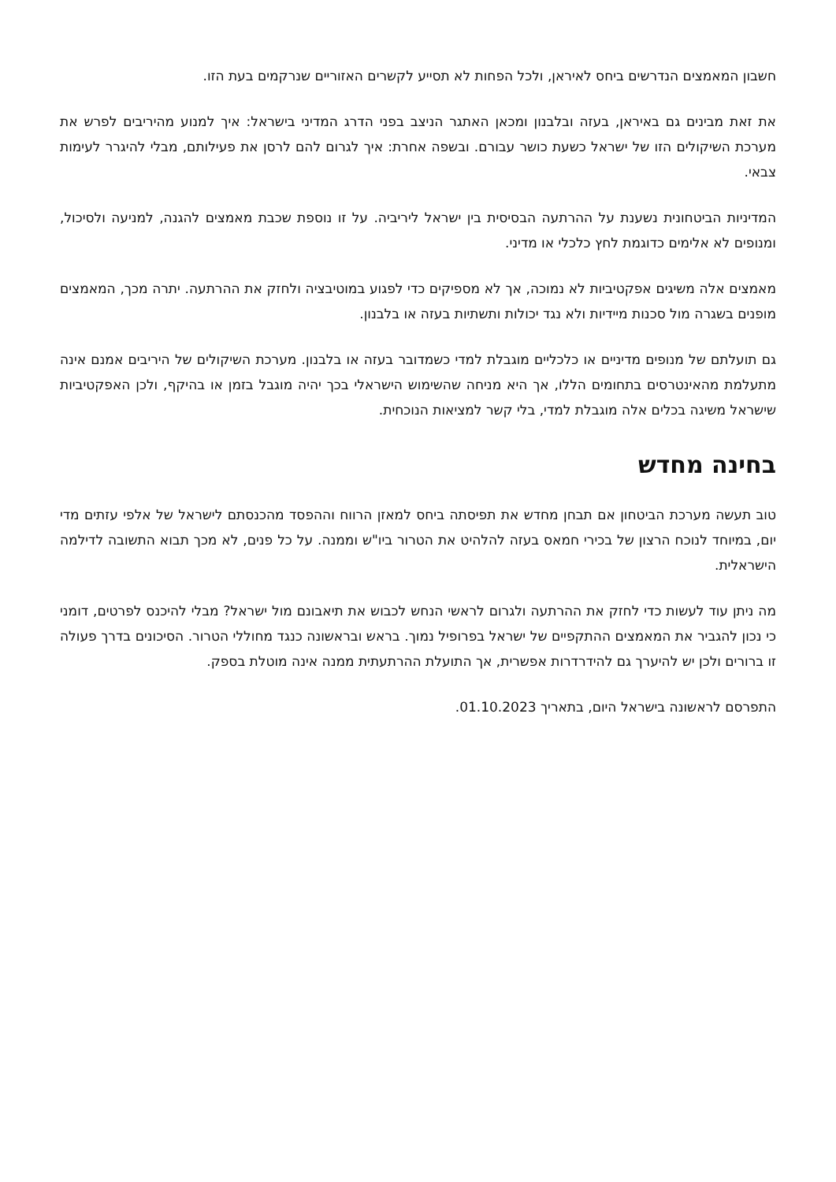חשבון המאמצים הנדרשים ביחס לאיראן, ולכל הפחות לא תסייע לקשרים האזוריים שנרקמים בעת הזו.
את זאת מבינים גם באיראן, בעזה ובלבנון ומכאן האתגר הניצב בפני הדרג המדיני בישראל: איך למנוע מהיריבים לפרש את מערכת השיקולים הזו של ישראל כשעת כושר עבורם. ובשפה אחרת: איך לגרום להם לרסן את פעילותם, מבלי להיגרר לעימות צבאי.
המדיניות הביטחונית נשענת על ההרתעה הבסיסית בין ישראל ליריביה. על זו נוספת שכבת מאמצים להגנה, למניעה ולסיכול, ומנופים לא אלימים כדוגמת לחץ כלכלי או מדיני.
מאמצים אלה משיגים אפקטיביות לא נמוכה, אך לא מספיקים כדי לפגוע במוטיבציה ולחזק את ההרתעה. יתרה מכך, המאמצים מופנים בשגרה מול סכנות מיידיות ולא נגד יכולות ותשתיות בעזה או בלבנון.
גם תועלתם של מנופים מדיניים או כלכליים מוגבלת למדי כשמדובר בעזה או בלבנון. מערכת השיקולים של היריבים אמנם אינה מתעלמת מהאינטרסים בתחומים הללו, אך היא מניחה שהשימוש הישראלי בכך יהיה מוגבל בזמן או בהיקף, ולכן האפקטיביות שישראל משיגה בכלים אלה מוגבלת למדי, בלי קשר למציאות הנוכחית.
בחינה מחדש
טוב תעשה מערכת הביטחון אם תבחן מחדש את תפיסתה ביחס למאזן הרווח וההפסד מהכנסתם לישראל של אלפי עזתים מדי יום, במיוחד לנוכח הרצון של בכירי חמאס בעזה להלהיט את הטרור ביו"ש וממנה. על כל פנים, לא מכך תבוא התשובה לדילמה הישראלית.
מה ניתן עוד לעשות כדי לחזק את ההרתעה ולגרום לראשי הנחש לכבוש את תיאבונם מול ישראל? מבלי להיכנס לפרטים, דומני כי נכון להגביר את המאמצים ההתקפיים של ישראל בפרופיל נמוך. בראש ובראשונה כנגד מחוללי הטרור. הסיכונים בדרך פעולה זו ברורים ולכן יש להיערך גם להידרדרות אפשרית, אך התועלת ההרתעתית ממנה אינה מוטלת בספק.
התפרסם לראשונה בישראל היום, בתאריך 01.10.2023.